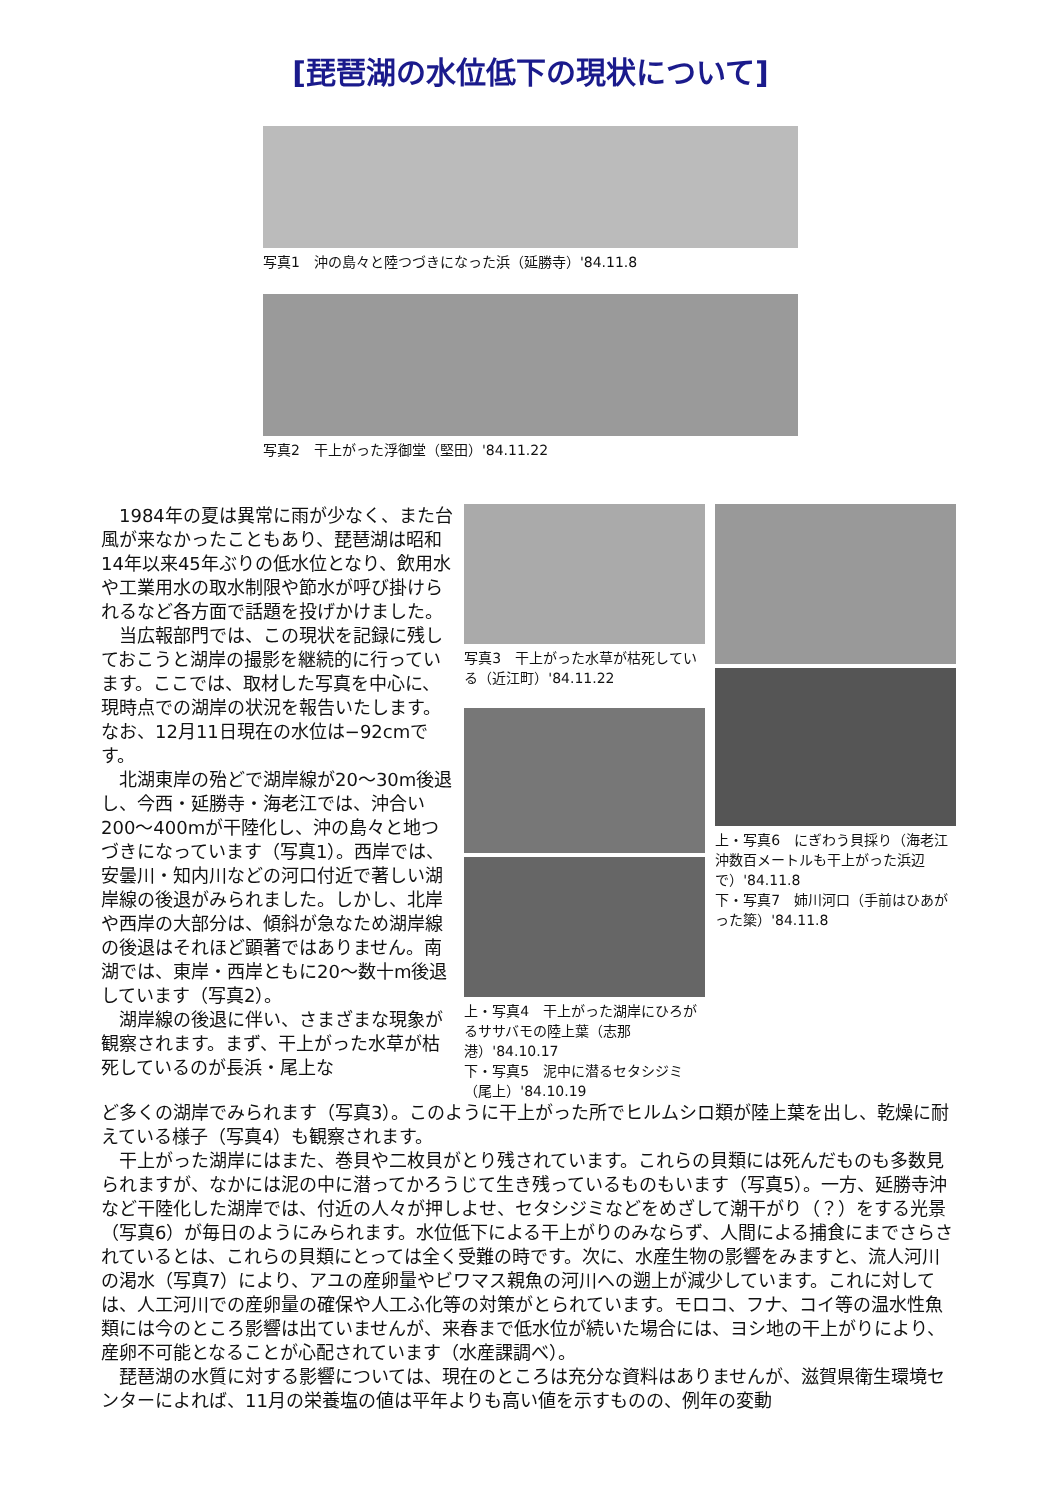[琵琶湖の水位低下の現状について]
写真1　沖の島々と陸つづきになった浜（延勝寺）'84.11.8
写真2　干上がった浮御堂（堅田）'84.11.22
　1984年の夏は異常に雨が少なく、また台風が来なかったこともあり、琵琶湖は昭和14年以来45年ぶりの低水位となり、飲用水や工業用水の取水制限や節水が呼び掛けられるなど各方面で話題を投げかけました。
　当広報部門では、この現状を記録に残しておこうと湖岸の撮影を継続的に行っています。ここでは、取材した写真を中心に、現時点での湖岸の状況を報告いたします。なお、12月11日現在の水位は−92cmです。
　北湖東岸の殆どで湖岸線が20〜30m後退し、今西・延勝寺・海老江では、沖合い200〜400mが干陸化し、沖の島々と地つづきになっています（写真1）。西岸では、安曇川・知内川などの河口付近で著しい湖岸線の後退がみられました。しかし、北岸や西岸の大部分は、傾斜が急なため湖岸線の後退はそれほど顕著ではありません。南湖では、東岸・西岸ともに20〜数十m後退しています（写真2）。
　湖岸線の後退に伴い、さまざまな現象が観察されます。まず、干上がった水草が枯死しているのが長浜・尾上な
写真3　干上がった水草が枯死している（近江町）'84.11.22
上・写真4　干上がった湖岸にひろがるササバモの陸上葉（志那港）'84.10.17
下・写真5　泥中に潜るセタシジミ（尾上）'84.10.19
上・写真6　にぎわう貝採り（海老江沖数百メートルも干上がった浜辺で）'84.11.8
下・写真7　姉川河口（手前はひあがった簗）'84.11.8
ど多くの湖岸でみられます（写真3）。このように干上がった所でヒルムシロ類が陸上葉を出し、乾燥に耐えている様子（写真4）も観察されます。
　干上がった湖岸にはまた、巻貝や二枚貝がとり残されています。これらの貝類には死んだものも多数見られますが、なかには泥の中に潜ってかろうじて生き残っているものもいます（写真5）。一方、延勝寺沖など干陸化した湖岸では、付近の人々が押しよせ、セタシジミなどをめざして潮干がり（？）をする光景（写真6）が毎日のようにみられます。水位低下による干上がりのみならず、人間による捕食にまでさらされているとは、これらの貝類にとっては全く受難の時です。次に、水産生物の影響をみますと、流人河川の渇水（写真7）により、アユの産卵量やビワマス親魚の河川への遡上が減少しています。これに対しては、人工河川での産卵量の確保や人工ふ化等の対策がとられています。モロコ、フナ、コイ等の温水性魚類には今のところ影響は出ていませんが、来春まで低水位が続いた場合には、ヨシ地の干上がりにより、産卵不可能となることが心配されています（水産課調べ）。
　琵琶湖の水質に対する影響については、現在のところは充分な資料はありませんが、滋賀県衛生環境センターによれば、11月の栄養塩の値は平年よりも高い値を示すものの、例年の変動